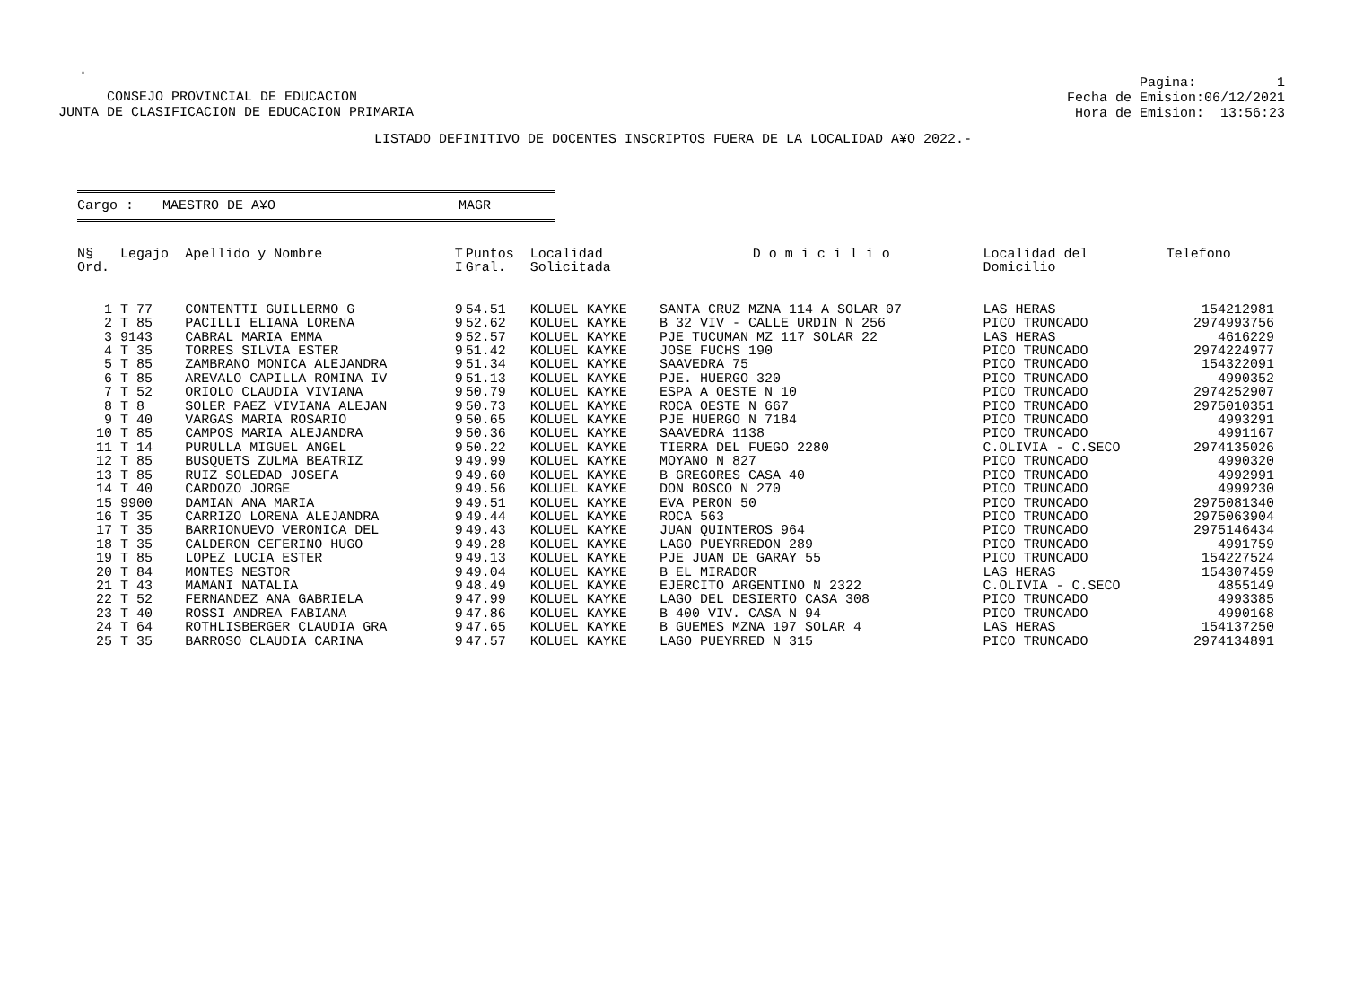.
CONSEJO PROVINCIAL DE EDUCACION
JUNTA DE CLASIFICACION DE EDUCACION PRIMARIA
Pagina: 1
Fecha de Emision:06/12/2021
Hora de Emision: 13:56:23
LISTADO DEFINITIVO DE DOCENTES INSCRIPTOS FUERA DE LA LOCALIDAD A¥O 2022.-
Cargo : MAESTRO DE A¥O MAGR
| N§ Ord. | Legajo | Apellido y Nombre | T I | Puntos Gral. | Localidad Solicitada | D o m i c i l i o | Localidad del Domicilio | Telefono |
| --- | --- | --- | --- | --- | --- | --- | --- | --- |
| 1 | T 77 | CONTENTTI GUILLERMO G | 9 | 54.51 | KOLUEL KAYKE | SANTA CRUZ MZNA 114 A SOLAR 07 | LAS HERAS | 154212981 |
| 2 | T 85 | PACILLI ELIANA LORENA | 9 | 52.62 | KOLUEL KAYKE | B 32 VIV - CALLE URDIN N 256 | PICO TRUNCADO | 2974993756 |
| 3 | 9143 | CABRAL MARIA EMMA | 9 | 52.57 | KOLUEL KAYKE | PJE TUCUMAN MZ 117 SOLAR 22 | LAS HERAS | 4616229 |
| 4 | T 35 | TORRES SILVIA ESTER | 9 | 51.42 | KOLUEL KAYKE | JOSE FUCHS 190 | PICO TRUNCADO | 2974224977 |
| 5 | T 85 | ZAMBRANO MONICA ALEJANDRA | 9 | 51.34 | KOLUEL KAYKE | SAAVEDRA 75 | PICO TRUNCADO | 154322091 |
| 6 | T 85 | AREVALO CAPILLA ROMINA IV | 9 | 51.13 | KOLUEL KAYKE | PJE. HUERGO 320 | PICO TRUNCADO | 4990352 |
| 7 | T 52 | ORIOLO CLAUDIA VIVIANA | 9 | 50.79 | KOLUEL KAYKE | ESPA A OESTE N 10 | PICO TRUNCADO | 2974252907 |
| 8 | T 8 | SOLER PAEZ VIVIANA ALEJAN | 9 | 50.73 | KOLUEL KAYKE | ROCA OESTE N 667 | PICO TRUNCADO | 2975010351 |
| 9 | T 40 | VARGAS MARIA ROSARIO | 9 | 50.65 | KOLUEL KAYKE | PJE HUERGO N 7184 | PICO TRUNCADO | 4993291 |
| 10 | T 85 | CAMPOS MARIA ALEJANDRA | 9 | 50.36 | KOLUEL KAYKE | SAAVEDRA 1138 | PICO TRUNCADO | 4991167 |
| 11 | T 14 | PURULLA MIGUEL ANGEL | 9 | 50.22 | KOLUEL KAYKE | TIERRA DEL FUEGO 2280 | C.OLIVIA - C.SECO | 2974135026 |
| 12 | T 85 | BUSQUETS ZULMA BEATRIZ | 9 | 49.99 | KOLUEL KAYKE | MOYANO N 827 | PICO TRUNCADO | 4990320 |
| 13 | T 85 | RUIZ SOLEDAD JOSEFA | 9 | 49.60 | KOLUEL KAYKE | B GREGORES CASA 40 | PICO TRUNCADO | 4992991 |
| 14 | T 40 | CARDOZO JORGE | 9 | 49.56 | KOLUEL KAYKE | DON BOSCO N 270 | PICO TRUNCADO | 4999230 |
| 15 | 9900 | DAMIAN ANA MARIA | 9 | 49.51 | KOLUEL KAYKE | EVA PERON 50 | PICO TRUNCADO | 2975081340 |
| 16 | T 35 | CARRIZO LORENA ALEJANDRA | 9 | 49.44 | KOLUEL KAYKE | ROCA 563 | PICO TRUNCADO | 2975063904 |
| 17 | T 35 | BARRIONUEVO VERONICA DEL | 9 | 49.43 | KOLUEL KAYKE | JUAN QUINTEROS 964 | PICO TRUNCADO | 2975146434 |
| 18 | T 35 | CALDERON CEFERINO HUGO | 9 | 49.28 | KOLUEL KAYKE | LAGO PUEYRREDON 289 | PICO TRUNCADO | 4991759 |
| 19 | T 85 | LOPEZ LUCIA ESTER | 9 | 49.13 | KOLUEL KAYKE | PJE JUAN DE GARAY 55 | PICO TRUNCADO | 154227524 |
| 20 | T 84 | MONTES NESTOR | 9 | 49.04 | KOLUEL KAYKE | B EL MIRADOR | LAS HERAS | 154307459 |
| 21 | T 43 | MAMANI NATALIA | 9 | 48.49 | KOLUEL KAYKE | EJERCITO ARGENTINO N 2322 | C.OLIVIA - C.SECO | 4855149 |
| 22 | T 52 | FERNANDEZ ANA GABRIELA | 9 | 47.99 | KOLUEL KAYKE | LAGO DEL DESIERTO CASA 308 | PICO TRUNCADO | 4993385 |
| 23 | T 40 | ROSSI ANDREA FABIANA | 9 | 47.86 | KOLUEL KAYKE | B 400 VIV. CASA N 94 | PICO TRUNCADO | 4990168 |
| 24 | T 64 | ROTHLISBERGER CLAUDIA GRA | 9 | 47.65 | KOLUEL KAYKE | B GUEMES MZNA 197 SOLAR 4 | LAS HERAS | 154137250 |
| 25 | T 35 | BARROSO CLAUDIA CARINA | 9 | 47.57 | KOLUEL KAYKE | LAGO PUEYRRED N 315 | PICO TRUNCADO | 2974134891 |